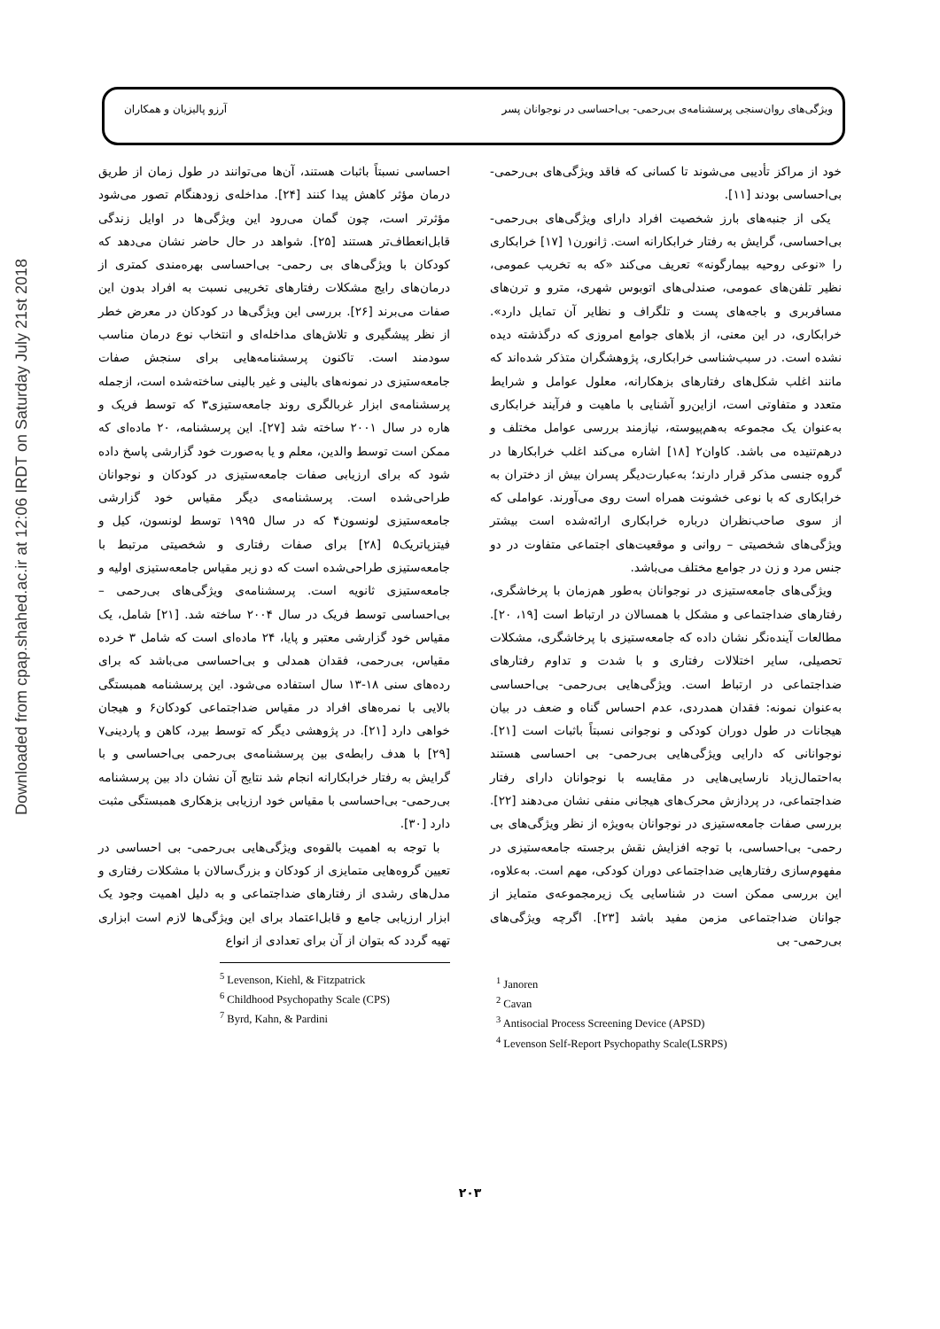Downloaded from cpap.shahed.ac.ir at 12:06 IRDT on Saturday July 21st 2018
ویژگی‌های روان‌سنجی پرسشنامه‌ی بی‌رحمی- بی‌احساسی در نوجوانان پسر آرزو پالیزیان و همکاران
خود از مراکز تأدیبی می‌شوند تا کسانی که فاقد ویژگی‌های بی‌رحمی- بی‌احساسی بودند [۱۱].
یکی از جنبه‌های بارز شخصیت افراد دارای ویژگی‌های بی‌رحمی- بی‌احساسی، گرایش به رفتار خرابکارانه است. ژانورن۱ [۱۷] خرابکاری را «نوعی روحیه بیمارگونه» تعریف می‌کند «که به تخریب عمومی، نظیر تلفن‌های عمومی، صندلی‌های اتوبوس شهری، مترو و ترن‌های مسافربری و باجه‌های پست و تلگراف و نظایر آن تمایل دارد». خرابکاری، در این معنی، از بلاهای جوامع امروزی که درگذشته دیده نشده است. در سبب‌شناسی خرابکاری، پژوهشگران متذکر شده‌اند که مانند اغلب شکل‌های رفتارهای بزهکارانه، معلول عوامل و شرایط متعدد و متفاوتی است، ازاین‌رو آشنایی با ماهیت و فرآیند خرابکاری به‌عنوان یک مجموعه به‌هم‌پیوسته، نیازمند بررسی عوامل مختلف و درهم‌تنیده می باشد. کاوان۲ [۱۸] اشاره می‌کند اغلب خرابکارها در گروه جنسی مذکر قرار دارند؛ به‌عبارت‌دیگر پسران بیش از دختران به خرابکاری که با نوعی خشونت همراه است روی می‌آورند. عواملی که از سوی صاحب‌نظران درباره خرابکاری ارائه‌شده است بیشتر ویژگی‌های شخصیتی – روانی و موقعیت‌های اجتماعی متفاوت در دو جنس مرد و زن در جوامع مختلف می‌باشد.
ویژگی‌های جامعه‌ستیزی در نوجوانان به‌طور هم‌زمان با پرخاشگری، رفتارهای ضداجتماعی و مشکل با همسالان در ارتباط است [۱۹، ۲۰]. مطالعات آینده‌نگر نشان داده که جامعه‌ستیزی با پرخاشگری، مشکلات تحصیلی، سایر اختلالات رفتاری و با شدت و تداوم رفتارهای ضداجتماعی در ارتباط است. ویژگی‌هایی بی‌رحمی- بی‌احساسی به‌عنوان نمونه: فقدان همدردی، عدم احساس گناه و ضعف در بیان هیجانات در طول دوران کودکی و نوجوانی نسبتاً باثبات است [۲۱]. نوجوانانی که دارایی ویژگی‌هایی بی‌رحمی- بی احساسی هستند به‌احتمال‌زیاد نارسایی‌هایی در مقایسه با نوجوانان دارای رفتار ضداجتماعی، در پردازش محرک‌های هیجانی منفی نشان می‌دهند [۲۲]. بررسی صفات جامعه‌ستیزی در نوجوانان به‌ویژه از نظر ویژگی‌های بی رحمی- بی‌احساسی، با توجه افزایش نقش برجسته جامعه‌ستیزی در مفهوم‌سازی رفتارهایی ضداجتماعی دوران کودکی، مهم است. به‌علاوه، این بررسی ممکن است در شناسایی یک زیرمجموعه‌ی متمایز از جوانان ضداجتماعی مزمن مفید باشد [۲۳]. اگرچه ویژگی‌های بی‌رحمی- بی
<sup>1</sup> Janoren
<sup>2</sup> Cavan
<sup>3</sup> Antisocial Process Screening Device (APSD)
<sup>4</sup> Levenson Self-Report Psychopathy Scale(LSRPS)
احساسی نسبتاً باثبات هستند، آن‌ها می‌توانند در طول زمان از طریق درمان مؤثر کاهش پیدا کنند [۲۴]. مداخله‌ی زودهنگام تصور می‌شود مؤثرتر است، چون گمان می‌رود این ویژگی‌ها در اوایل زندگی قابل‌انعطاف‌تر هستند [۲۵]. شواهد در حال حاضر نشان می‌دهد که کودکان با ویژگی‌های بی رحمی- بی‌احساسی بهره‌مندی کمتری از درمان‌های رایج مشکلات رفتارهای تخریبی نسبت به افراد بدون این صفات می‌برند [۲۶]. بررسی این ویژگی‌ها در کودکان در معرض خطر از نظر پیشگیری و تلاش‌های مداخله‌ای و انتخاب نوع درمان مناسب سودمند است. تاکنون پرسشنامه‌هایی برای سنجش صفات جامعه‌ستیزی در نمونه‌های بالینی و غیر بالینی ساخته‌شده است، ازجمله پرسشنامه‌ی ابزار غربالگری روند جامعه‌ستیزی۳ که توسط فریک و هاره در سال ۲۰۰۱ ساخته شد [۲۷]. این پرسشنامه، ۲۰ ماده‌ای که ممکن است توسط والدین، معلم و یا به‌صورت خود گزارشی پاسخ داده شود که برای ارزیابی صفات جامعه‌ستیزی در کودکان و نوجوانان طراحی‌شده است. پرسشنامه‌ی دیگر مقیاس خود گزارشی جامعه‌ستیزی لونسون۴ که در سال ۱۹۹۵ توسط لونسون، کیل و فیتزپاتریک۵ [۲۸] برای صفات رفتاری و شخصیتی مرتبط با جامعه‌ستیزی طراحی‌شده است که دو زیر مقیاس جامعه‌ستیزی اولیه و جامعه‌ستیزی ثانویه است. پرسشنامه‌ی ویژگی‌های بی‌رحمی – بی‌احساسی توسط فریک در سال ۲۰۰۴ ساخته شد. [۲۱] شامل، یک مقیاس خود گزارشی معتبر و پایا، ۲۴ ماده‌ای است که شامل ۳ خرده مقیاس، بی‌رحمی، فقدان همدلی و بی‌احساسی می‌باشد که برای رده‌های سنی ۱۸-۱۳ سال استفاده می‌شود. این پرسشنامه همبستگی بالایی با نمره‌های افراد در مقیاس ضداجتماعی کودکان۶ و هیجان خواهی دارد [۲۱]. در پژوهشی دیگر که توسط بیرد، کاهن و پاردینی۷ [۲۹] با هدف رابطه‌ی بین پرسشنامه‌ی بی‌رحمی بی‌احساسی و با گرایش به رفتار خرابکارانه انجام شد نتایج آن نشان داد بین پرسشنامه بی‌رحمی- بی‌احساسی با مقیاس خود ارزیابی بزهکاری همبستگی مثبت دارد [۳۰].
با توجه به اهمیت بالقوه‌ی ویژگی‌هایی بی‌رحمی- بی احساسی در تعیین گروه‌هایی متمایزی از کودکان و بزرگ‌سالان با مشکلات رفتاری و مدل‌های رشدی از رفتارهای ضداجتماعی و به دلیل اهمیت وجود یک ابزار ارزیابی جامع و قابل‌اعتماد برای این ویژگی‌ها لازم است ابزاری تهیه گردد که بتوان از آن برای تعدادی از انواع
<sup>5</sup> Levenson, Kiehl, & Fitzpatrick
<sup>6</sup> Childhood Psychopathy Scale (CPS)
<sup>7</sup> Byrd, Kahn, & Pardini
۲۰۳